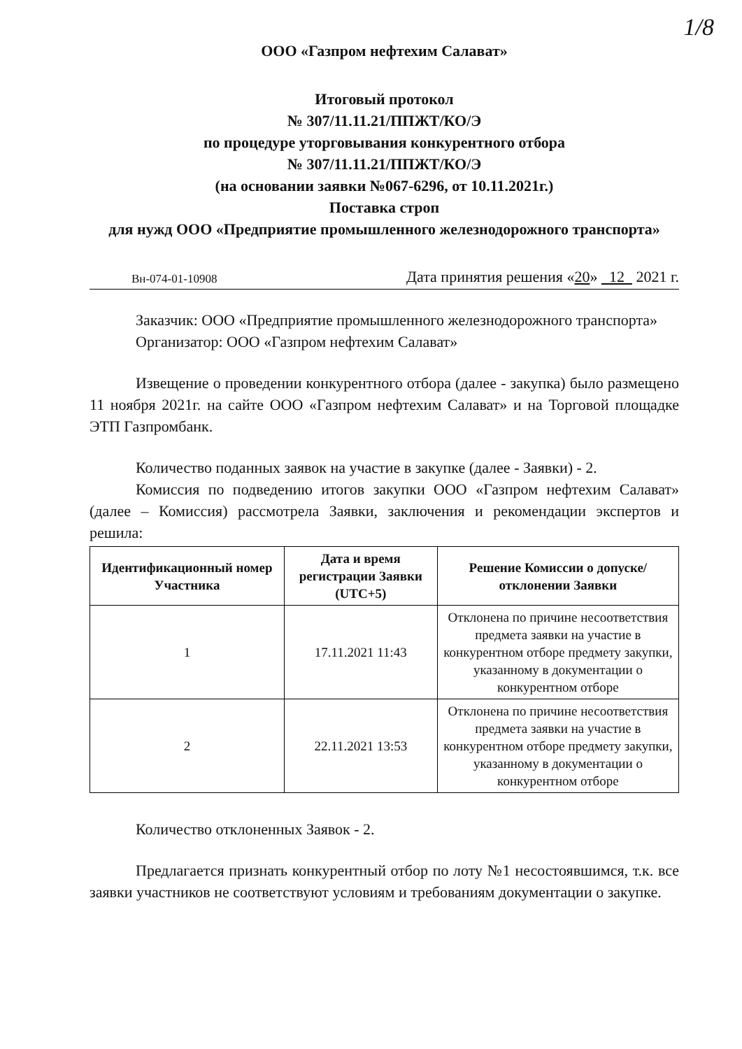1/8
ООО «Газпром нефтехим Салават»
Итоговый протокол
№ 307/11.11.21/ППЖТ/КО/Э
по процедуре уторговывания конкурентного отбора
№ 307/11.11.21/ППЖТ/КО/Э
(на основании заявки №067-6296, от 10.11.2021г.)
Поставка строп
для нужд ООО «Предприятие промышленного железнодорожного транспорта»
Вн-074-01-10908 Дата принятия решения «20» 12 2021 г.
Заказчик: ООО «Предприятие промышленного железнодорожного транспорта»
Организатор: ООО «Газпром нефтехим Салават»
Извещение о проведении конкурентного отбора (далее - закупка) было размещено 11 ноября 2021г. на сайте ООО «Газпром нефтехим Салават» и на Торговой площадке ЭТП Газпромбанк.
Количество поданных заявок на участие в закупке (далее - Заявки) - 2.
Комиссия по подведению итогов закупки ООО «Газпром нефтехим Салават» (далее – Комиссия) рассмотрела Заявки, заключения и рекомендации экспертов и решила:
| Идентификационный номер Участника | Дата и время регистрации Заявки (UTC+5) | Решение Комиссии о допуске/отклонении Заявки |
| --- | --- | --- |
| 1 | 17.11.2021 11:43 | Отклонена по причине несоответствия предмета заявки на участие в конкурентном отборе предмету закупки, указанному в документации о конкурентном отборе |
| 2 | 22.11.2021 13:53 | Отклонена по причине несоответствия предмета заявки на участие в конкурентном отборе предмету закупки, указанному в документации о конкурентном отборе |
Количество отклоненных Заявок - 2.
Предлагается признать конкурентный отбор по лоту №1 несостоявшимся, т.к. все заявки участников не соответствуют условиям и требованиям документации о закупке.